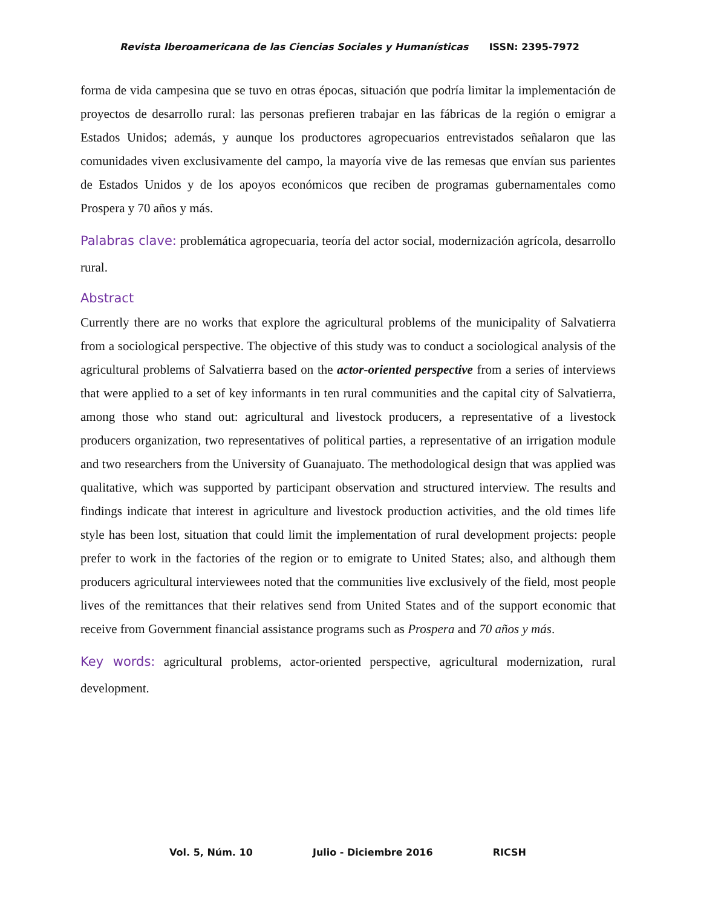Revista Iberoamericana de las Ciencias Sociales y Humanísticas ISSN: 2395-7972
forma de vida campesina que se tuvo en otras épocas, situación que podría limitar la implementación de proyectos de desarrollo rural: las personas prefieren trabajar en las fábricas de la región o emigrar a Estados Unidos; además, y aunque los productores agropecuarios entrevistados señalaron que las comunidades viven exclusivamente del campo, la mayoría vive de las remesas que envían sus parientes de Estados Unidos y de los apoyos económicos que reciben de programas gubernamentales como Prospera y 70 años y más.
Palabras clave: problemática agropecuaria, teoría del actor social, modernización agrícola, desarrollo rural.
Abstract
Currently there are no works that explore the agricultural problems of the municipality of Salvatierra from a sociological perspective. The objective of this study was to conduct a sociological analysis of the agricultural problems of Salvatierra based on the actor-oriented perspective from a series of interviews that were applied to a set of key informants in ten rural communities and the capital city of Salvatierra, among those who stand out: agricultural and livestock producers, a representative of a livestock producers organization, two representatives of political parties, a representative of an irrigation module and two researchers from the University of Guanajuato. The methodological design that was applied was qualitative, which was supported by participant observation and structured interview. The results and findings indicate that interest in agriculture and livestock production activities, and the old times life style has been lost, situation that could limit the implementation of rural development projects: people prefer to work in the factories of the region or to emigrate to United States; also, and although them producers agricultural interviewees noted that the communities live exclusively of the field, most people lives of the remittances that their relatives send from United States and of the support economic that receive from Government financial assistance programs such as Prospera and 70 años y más.
Key words: agricultural problems, actor-oriented perspective, agricultural modernization, rural development.
Vol. 5, Núm. 10 Julio - Diciembre 2016 RICSH